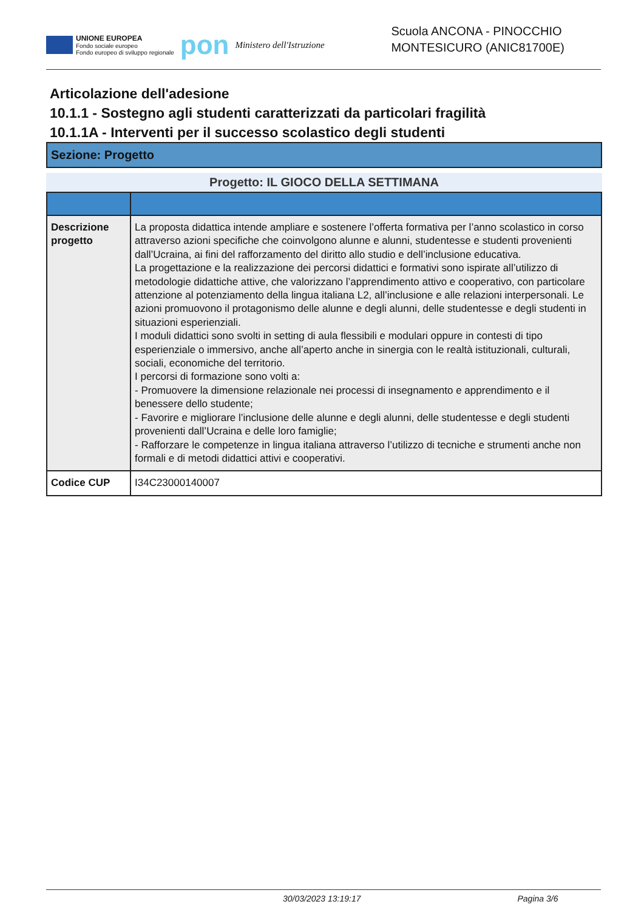UNIONE EUROPEA
Fondo sociale europeo
Fondo europeo di sviluppo regionale
pon
Ministero dell'Istruzione
Scuola ANCONA - PINOCCHIO
MONTESICURO (ANIC81700E)
Articolazione dell'adesione
10.1.1 - Sostegno agli studenti caratterizzati da particolari fragilità
10.1.1A - Interventi per il successo scolastico degli studenti
Sezione: Progetto
Progetto: IL GIOCO DELLA SETTIMANA
| Descrizione progetto | La proposta didattica intende ampliare e sostenere l’offerta formativa per l’anno scolastico in corso attraverso azioni specifiche che coinvolgono alunne e alunni, studentesse e studenti provenienti dall’Ucraina, ai fini del rafforzamento del diritto allo studio e dell’inclusione educativa. La progettazione e la realizzazione dei percorsi didattici e formativi sono ispirate all’utilizzo di metodologie didattiche attive, che valorizzano l’apprendimento attivo e cooperativo, con particolare attenzione al potenziamento della lingua italiana L2, all’inclusione e alle relazioni interpersonali. Le azioni promuovono il protagonismo delle alunne e degli alunni, delle studentesse e degli studenti in situazioni esperienziali. I moduli didattici sono svolti in setting di aula flessibili e modulari oppure in contesti di tipo esperienziale o immersivo, anche all’aperto anche in sinergia con le realtà istituzionali, culturali, sociali, economiche del territorio. I percorsi di formazione sono volti a: - Promuovere la dimensione relazionale nei processi di insegnamento e apprendimento e il benessere dello studente; - Favorire e migliorare l’inclusione delle alunne e degli alunni, delle studentesse e degli studenti provenienti dall’Ucraina e delle loro famiglie; - Rafforzare le competenze in lingua italiana attraverso l’utilizzo di tecniche e strumenti anche non formali e di metodi didattici attivi e cooperativi. |
| Codice CUP | I34C23000140007 |
30/03/2023 13:19:17 Pagina 3/6